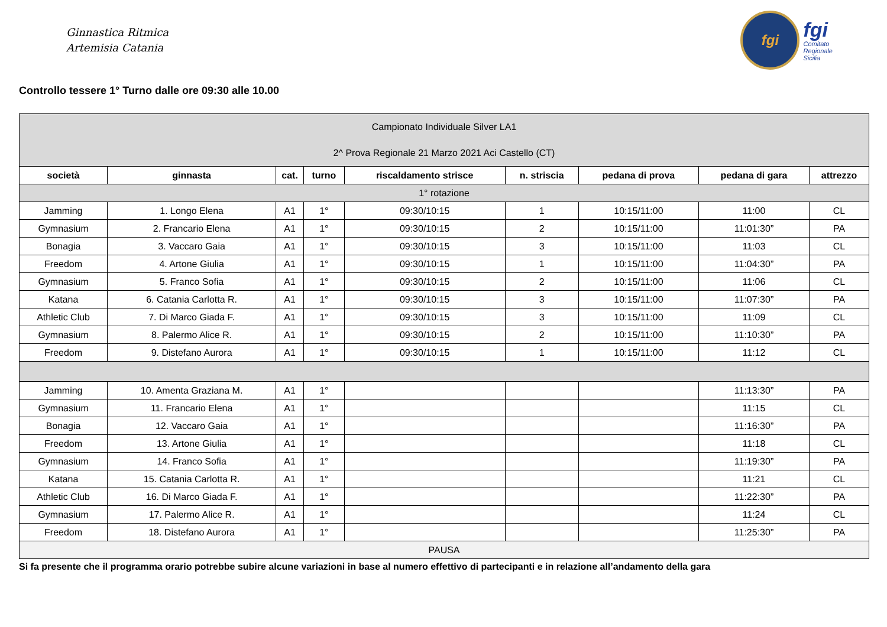Ginnastica Ritmica
Artemisia Catania
fgi
fgi
Comitato
Regionale
Sicilia
Controllo tessere 1° Turno dalle ore 09:30 alle 10.00
| Campionato Individuale Silver LA1 2^ Prova Regionale 21 Marzo 2021 Aci Castello (CT) | | | | | | | | |
| società | ginnasta | cat. | turno | riscaldamento strisce | n. striscia | pedana di prova | pedana di gara | attrezzo |
| 1° rotazione | | | | | | | | |
| Jamming | 1. Longo Elena | A1 | 1° | 09:30/10:15 | 1 | 10:15/11:00 | 11:00 | CL |
| Gymnasium | 2. Francario Elena | A1 | 1° | 09:30/10:15 | 2 | 10:15/11:00 | 11:01:30” | PA |
| Bonagia | 3. Vaccaro Gaia | A1 | 1° | 09:30/10:15 | 3 | 10:15/11:00 | 11:03 | CL |
| Freedom | 4. Artone Giulia | A1 | 1° | 09:30/10:15 | 1 | 10:15/11:00 | 11:04:30” | PA |
| Gymnasium | 5. Franco Sofia | A1 | 1° | 09:30/10:15 | 2 | 10:15/11:00 | 11:06 | CL |
| Katana | 6. Catania Carlotta R. | A1 | 1° | 09:30/10:15 | 3 | 10:15/11:00 | 11:07:30” | PA |
| Athletic Club | 7. Di Marco Giada F. | A1 | 1° | 09:30/10:15 | 3 | 10:15/11:00 | 11:09 | CL |
| Gymnasium | 8. Palermo Alice R. | A1 | 1° | 09:30/10:15 | 2 | 10:15/11:00 | 11:10:30” | PA |
| Freedom | 9. Distefano Aurora | A1 | 1° | 09:30/10:15 | 1 | 10:15/11:00 | 11:12 | CL |
| Jamming | 10. Amenta Graziana M. | A1 | 1° | | | | 11:13:30” | PA |
| Gymnasium | 11. Francario Elena | A1 | 1° | | | | 11:15 | CL |
| Bonagia | 12. Vaccaro Gaia | A1 | 1° | | | | 11:16:30” | PA |
| Freedom | 13. Artone Giulia | A1 | 1° | | | | 11:18 | CL |
| Gymnasium | 14. Franco Sofia | A1 | 1° | | | | 11:19:30” | PA |
| Katana | 15. Catania Carlotta R. | A1 | 1° | | | | 11:21 | CL |
| Athletic Club | 16. Di Marco Giada F. | A1 | 1° | | | | 11:22:30” | PA |
| Gymnasium | 17. Palermo Alice R. | A1 | 1° | | | | 11:24 | CL |
| Freedom | 18. Distefano Aurora | A1 | 1° | | | | 11:25:30” | PA |
| PAUSA | | | | | | | | |
Si fa presente che il programma orario potrebbe subire alcune variazioni in base al numero effettivo di partecipanti e in relazione all’andamento della gara